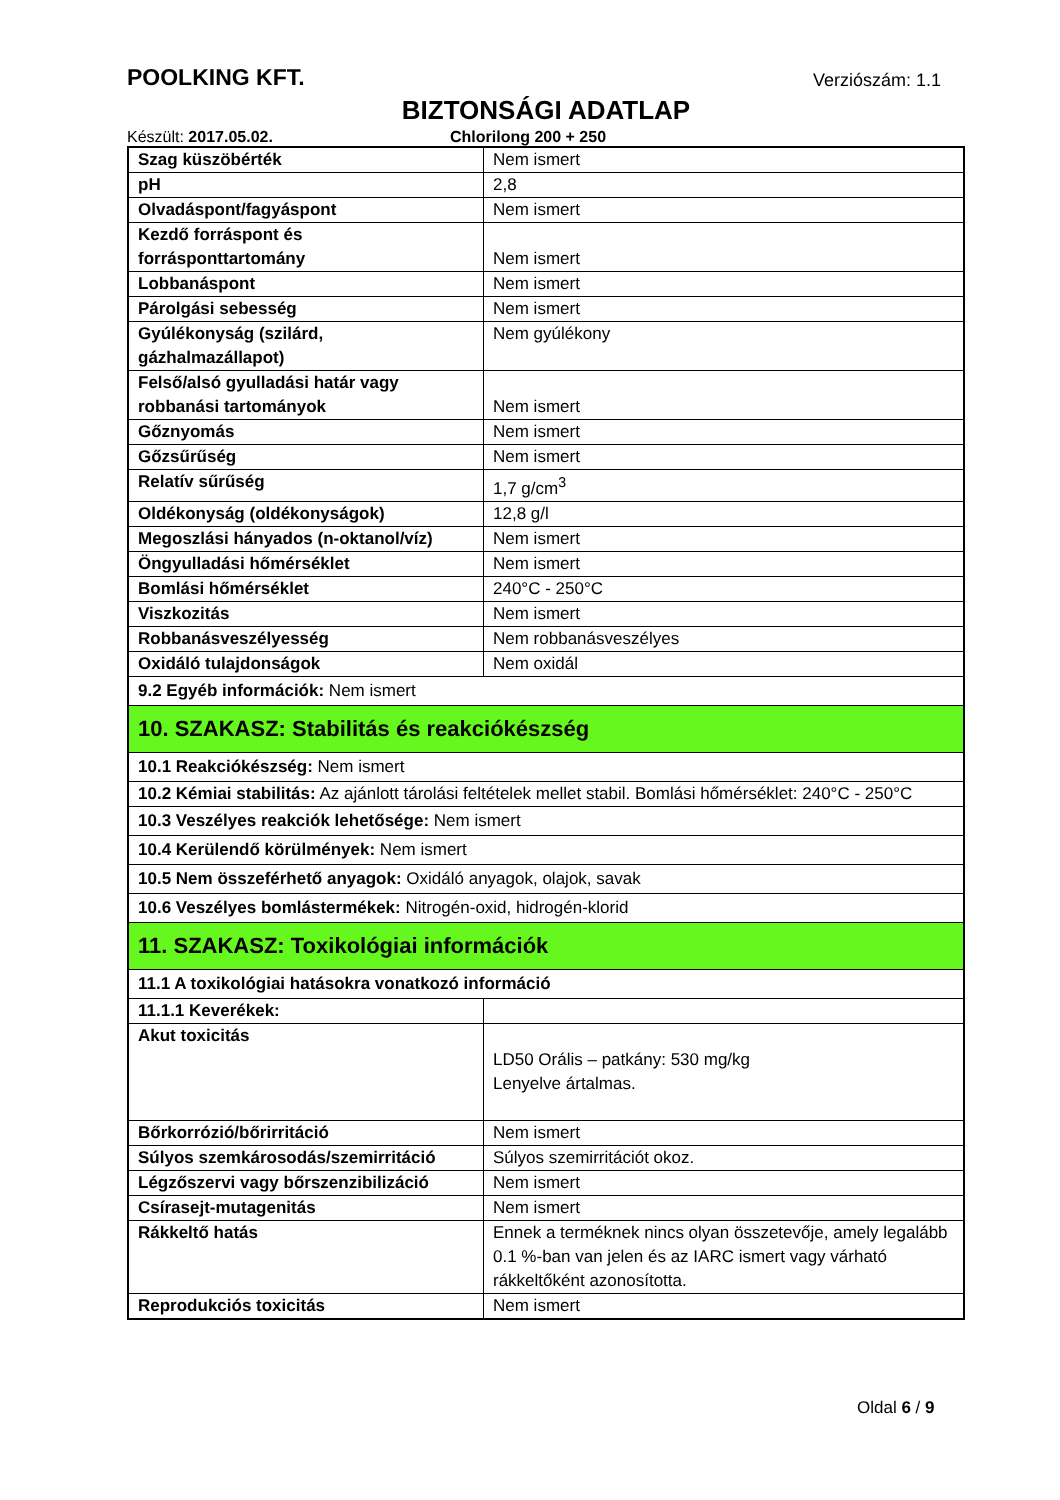POOLKING KFT. Verziószám: 1.1
BIZTONSÁGI ADATLAP
Készült: 2017.05.02. Chlorilong 200 + 250
| Szag küszöbérték | Nem ismert |
| pH | 2,8 |
| Olvadáspont/fagyáspont | Nem ismert |
| Kezdő forráspont és forrásponttartomány | Nem ismert |
| Lobbanáspont | Nem ismert |
| Párolgási sebesség | Nem ismert |
| Gyúlékonyság (szilárd, gázhalmazállapot) | Nem gyúlékony |
| Felső/alsó gyulladási határ vagy robbanási tartományok | Nem ismert |
| Gőznyomás | Nem ismert |
| Gőzsűrűség | Nem ismert |
| Relatív sűrűség | 1,7 g/cm<sup>3</sup> |
| Oldékonyság (oldékonyságok) | 12,8 g/l |
| Megoszlási hányados (n-oktanol/víz) | Nem ismert |
| Öngyulladási hőmérséklet | Nem ismert |
| Bomlási hőmérséklet | 240°C - 250°C |
| Viszkozitás | Nem ismert |
| Robbanásveszélyesség | Nem robbanásveszélyes |
| Oxidáló tulajdonságok | Nem oxidál |
| 9.2 Egyéb információk: Nem ismert | |
| 10. SZAKASZ: Stabilitás és reakciókészség | |
| 10.1 Reakciókészség: Nem ismert | |
| 10.2 Kémiai stabilitás: Az ajánlott tárolási feltételek mellet stabil. Bomlási hőmérséklet: 240°C - 250°C | |
| 10.3 Veszélyes reakciók lehetősége: Nem ismert | |
| 10.4 Kerülendő körülmények: Nem ismert | |
| 10.5 Nem összeférhető anyagok: Oxidáló anyagok, olajok, savak | |
| 10.6 Veszélyes bomlástermékek: Nitrogén-oxid, hidrogén-klorid | |
| 11. SZAKASZ: Toxikológiai információk | |
| 11.1 A toxikológiai hatásokra vonatkozó információ | |
| 11.1.1 Keverékek: | |
| Akut toxicitás | LD50 Orális – patkány: 530 mg/kg Lenyelve ártalmas. |
| Bőrkorrózió/bőrirritáció | Nem ismert |
| Súlyos szemkárosodás/szemirritáció | Súlyos szemirritációt okoz. |
| Légzőszervi vagy bőrszenzibilizáció | Nem ismert |
| Csírasejt-mutagenitás | Nem ismert |
| Rákkeltő hatás | Ennek a terméknek nincs olyan összetevője, amely legalább 0.1 %-ban van jelen és az IARC ismert vagy várható rákkeltőként azonosította. |
| Reprodukciós toxicitás | Nem ismert |
Oldal 6 / 9